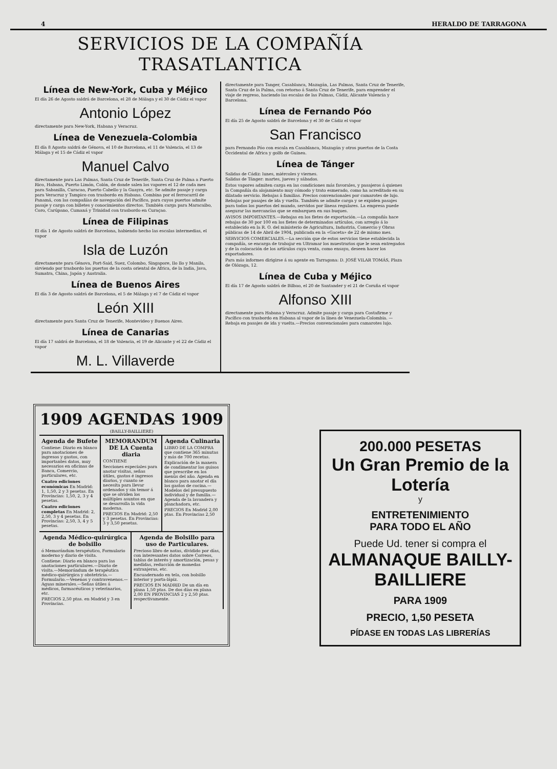4 HERALDO DE TARRAGONA
SERVICIOS DE LA COMPAÑÍA TRASATLANTICA
Línea de New-York, Cuba y Méjico
El día 26 de Agosto saldrá de Barcelona, el 28 de Málaga y el 30 de Cádiz el vapor
Antonio López
directamente para New-York, Habana y Veracruz.
Línea de Venezuela-Colombia
El día 8 Agosto saldrá de Génova, el 10 de Barcelona, el 11 de Valencia, el 13 de Málaga y el 15 de Cádiz el vapor
Manuel Calvo
directamente para Las Palmas, Santa Cruz de Tenerife, Santa Cruz de Palma a Puerto Rico, Habana, Puerto Limón, Colón, de donde salen los vapores el 12 de cada mes para Sabanilla, Curacao, Puerto Cabello y la Guayra, etc. Se admite pasaje y carga para Veracruz y Tampico con trasbordo en Habana. Combina por el ferrocarril de Panamá, con las compañías de navegación del Pacífico, para cuyos puertos admite pasaje y carga con billetes y conocimientos directos. También carga para Maracaibo, Coro, Carúpano, Cumaná y Trinidad con trasbordo en Curaçao.
Línea de Filipinas
El día 1 de Agosto saldrá de Barcelona, habiendo hecho las escalas intermedias, el vapor
Isla de Luzón
directamente para Génova, Port-Said, Suez, Colombo, Singapore, Ilo Ilo y Manila, sirviendo por trasbordo los puertos de la costa oriental de Africa, de la India, Java, Sumatra, China, Japón y Australia.
Línea de Buenos Aires
El día 3 de Agosto saldrá de Barcelona, el 5 de Málaga y el 7 de Cádiz el vapor
León XIII
directamente para Santa Cruz de Tenerife, Montevideo y Buenos Aires.
Línea de Canarias
El día 17 saldrá de Barcelona, el 18 de Valencia, el 19 de Alicante y el 22 de Cádiz el vapor
M. L. Villaverde
directamente para Tanger, Casablanca, Mazagán, Las Palmas, Santa Cruz de Tenerife, Santa Cruz de la Palma, con retorno á Santa Cruz de Tenerife, para emprender el viaje de regreso, haciendo las escalas de las Palmas, Cádiz, Alicante Valencia y Barcelona.
Línea de Fernando Póo
El día 25 de Agosto saldrá de Barcelona y el 30 de Cádiz el vapor
San Francisco
para Fernando Póo con escala en Casablanca, Mazagán y otros puertos de la Costa Occidental de Africa y golfo de Guinea.
Línea de Tánger
Salidas de Cádiz: lunes, miércoles y viernes.
Salidas de Tánger: martes, jueves y sábados.
Estos vapores admiten carga en las condiciones más favorales, y pasajeros á quienes la Compañía da alojamiento muy cómodo y trato esmerado, como ha acreditado en su dilatado servicio. Rebajas á familias. Precios convencionales por camarotes de lujo. Rebajas por pasajes de ida y vuelta. También se admite carga y se expiden pasajes para todos los puertos del mundo, servidos por líneas regulares. La empresa puede asegurar las mercancías que se embarquen en sus buques.
AVISOS IMPORTANTES.—Rebajas en los fletes de exportación.—La compañía hace rebajas de 30 por 100 en los fletes de determinados artículos, con arreglo á lo establecido en la R. O. del ministerio de Agricultura, Industria, Comercio y Obras públicas de 14 de Abril de 1904, publicada en la «Gaceta» de 22 de mismo mes.
SERVICIOS COMERCIALES.—La sección que de estos servicios tiene establecida la compañía, se encarga de trabajar en Ultramar los muestrarios que le sean entregados y de la colocación de los artículos cuya venta, como ensayo, deseen hacer los exportadores.
Para más informes dirigirse á su agente en Tarragona: D. JOSÉ VILAR TOMÁS, Plaza de Olózaga, 12.
Línea de Cuba y Méjico
El día 17 de Agosto saldrá de Bilbao, el 20 de Santander y el 21 de Coruña el vapor
Alfonso XIII
directamente para Habana y Veracruz. Admite pasaje y carga para Costafirme y Pacífico con trasbordo en Habana al vapor de la línea de Venezuela-Colombia. —Rebaja en pasajes de ida y vuelta.—Precios convencionales para camarotes lujo.
1909 AGENDAS 1909
(BAILLY-BAILLIERE)
Agenda de Bufete
Contiene: Diario en blanco para anotaciones de ingresos y gastos, con importantes datos, muy necesarios en oficinas de Banca, Comercio, particulares, etc.
Cuatro ediciones económicas En Madrid: 1, 1,50, 2 y 3 pesetas. En Provincias: 1,50, 2, 3 y 4 pesetas.
Cuatro ediciones completas En Madrid: 2, 2,50, 3 y 4 pesetas. En Provincias: 2,50, 3, 4 y 5 pesetas.
MEMORANDUM DE LA Cuenta diaria
CONTIENE
Secciones especiales para anotar visitas, señas útiles, gastos é ingresos diarios, y cuanto se necesita para llevar ordenados y sin temor á que se olviden los múltiples asuntos en que se desarrolla la vida moderna.
PRECIOS En Madrid: 2,50 y 3 pesetas. En Provincias: 3 y 3,50 pesetas.
Agenda Culinaria
LIBRO DE LA COMPRA que contiene 365 minutas y más de 700 recetas.
Explicación de la manera de condimentar los guisos que prescribe en los menús del año. Agenda en blanco para anotar el día los gastos de cocina.—Modelos del presupuesto individual y de familia.—Agenda de la lavandera y planchadora, etc.
PRECIOS En Madrid 2,00 ptas. En Provincias 2,50
Agenda Médico-quirúrgica de bolsillo
ó Memorándum terapéutico, Formulario moderno y diario de visita.
Contiene: Diario en blanco para las anotaciones particulares.—Diario de visita.—Memorándum de terapéutica médico-quirúrgica y obstetricia.—Formulario.—Venenos y contravenenos.—Aguas minerales.—Señas útiles á médicos, farmacéuticos y veterinarios, etc.
PRECIOS 2,50 ptas. en Madrid y 3 en Provincias.
Agenda de Bolsillo para uso de Particulares.
Precioso libro de notas, dividido por días, con interesantes datos sobre Correos, tablas de interés y amortización, pesas y medidas, reducción de monedas extranjeras, etc.
Encuadernado en tela, con bolsillo interior y porta-lápiz.
PRECIOS EN MADRID De un día en plana 1,50 ptas. De dos días en plana 2,00 EN PROVINCIAS 2 y 2,50 ptas. respectivamente.
200.000 PESETAS
Un Gran Premio de la Lotería
y
ENTRETENIMIENTO
PARA TODO EL AÑO
Puede Ud. tener si compra el
ALMANAQUE BAILLY-BAILLIERE
PARA 1909
PRECIO, 1,50 PESETA
PÍDASE EN TODAS LAS LIBRERÍAS